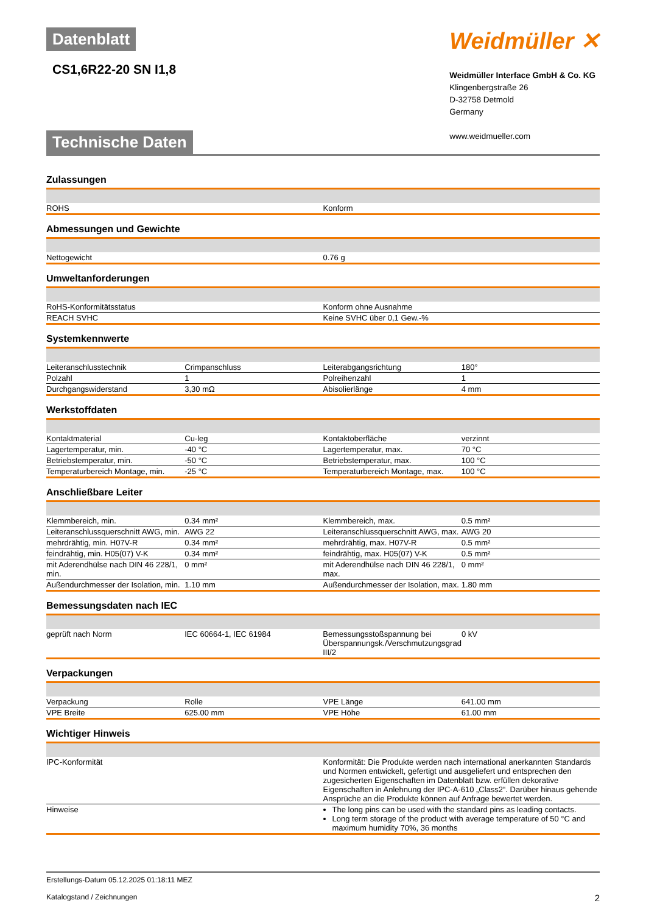Datenblatt
CS1,6R22-20 SN I1,8
Weidmüller ✕
Weidmüller Interface GmbH & Co. KG
Klingenbergstraße 26
D-32758 Detmold
Germany
www.weidmueller.com
Technische Daten
Zulassungen
| ROHS | Konform |
Abmessungen und Gewichte
| Nettogewicht | 0.76 g |
Umweltanforderungen
| RoHS-Konformitätsstatus | Konform ohne Ausnahme |
| REACH SVHC | Keine SVHC über 0,1 Gew.-% |
Systemkennwerte
| Leiteranschlusstechnik | Crimpanschluss | Leiterabgangsrichtung | 180° |
| Polzahl | 1 | Polreihenzahl | 1 |
| Durchgangswiderstand | 3,30 mΩ | Abisolierlänge | 4 mm |
Werkstoffdaten
| Kontaktmaterial | Cu-leg | Kontaktoberfläche | verzinnt |
| Lagertemperatur, min. | -40 °C | Lagertemperatur, max. | 70 °C |
| Betriebstemperatur, min. | -50 °C | Betriebstemperatur, max. | 100 °C |
| Temperaturbereich Montage, min. | -25 °C | Temperaturbereich Montage, max. | 100 °C |
Anschließbare Leiter
| Klemmbereich, min. | 0.34 mm² | Klemmbereich, max. | 0.5 mm² |
| Leiteranschlussquerschnitt AWG, min. | AWG 22 | Leiteranschlussquerschnitt AWG, max. | AWG 20 |
| mehrdrähtig, min. H07V-R | 0.34 mm² | mehrdrähtig, max. H07V-R | 0.5 mm² |
| feindrähtig, min. H05(07) V-K | 0.34 mm² | feindrähtig, max. H05(07) V-K | 0.5 mm² |
| mit Aderendhülse nach DIN 46 228/1, min. | 0 mm² | mit Aderendhülse nach DIN 46 228/1, max. | 0 mm² |
| Außendurchmesser der Isolation, min. | 1.10 mm | Außendurchmesser der Isolation, max. | 1.80 mm |
Bemessungsdaten nach IEC
| geprüft nach Norm | IEC 60664-1, IEC 61984 | Bemessungsstoßspannung bei Überspannungsk./Verschmutzungsgrad III/2 | 0 kV |
Verpackungen
| Verpackung | Rolle | VPE Länge | 641.00 mm |
| VPE Breite | 625.00 mm | VPE Höhe | 61.00 mm |
Wichtiger Hinweis
| IPC-Konformität | Konformität: Die Produkte werden nach international anerkannten Standards und Normen entwickelt, gefertigt und ausgeliefert und entsprechen den zugesicherten Eigenschaften im Datenblatt bzw. erfüllen dekorative Eigenschaften in Anlehnung der IPC-A-610 „Class2“. Darüber hinaus gehende Ansprüche an die Produkte können auf Anfrage bewertet werden. |
| Hinweise | The long pins can be used with the standard pins as leading contacts. Long term storage of the product with average temperature of 50 °C and maximum humidity 70%, 36 months |
Erstellungs-Datum 05.12.2025 01:18:11 MEZ
Katalogstand / Zeichnungen 2